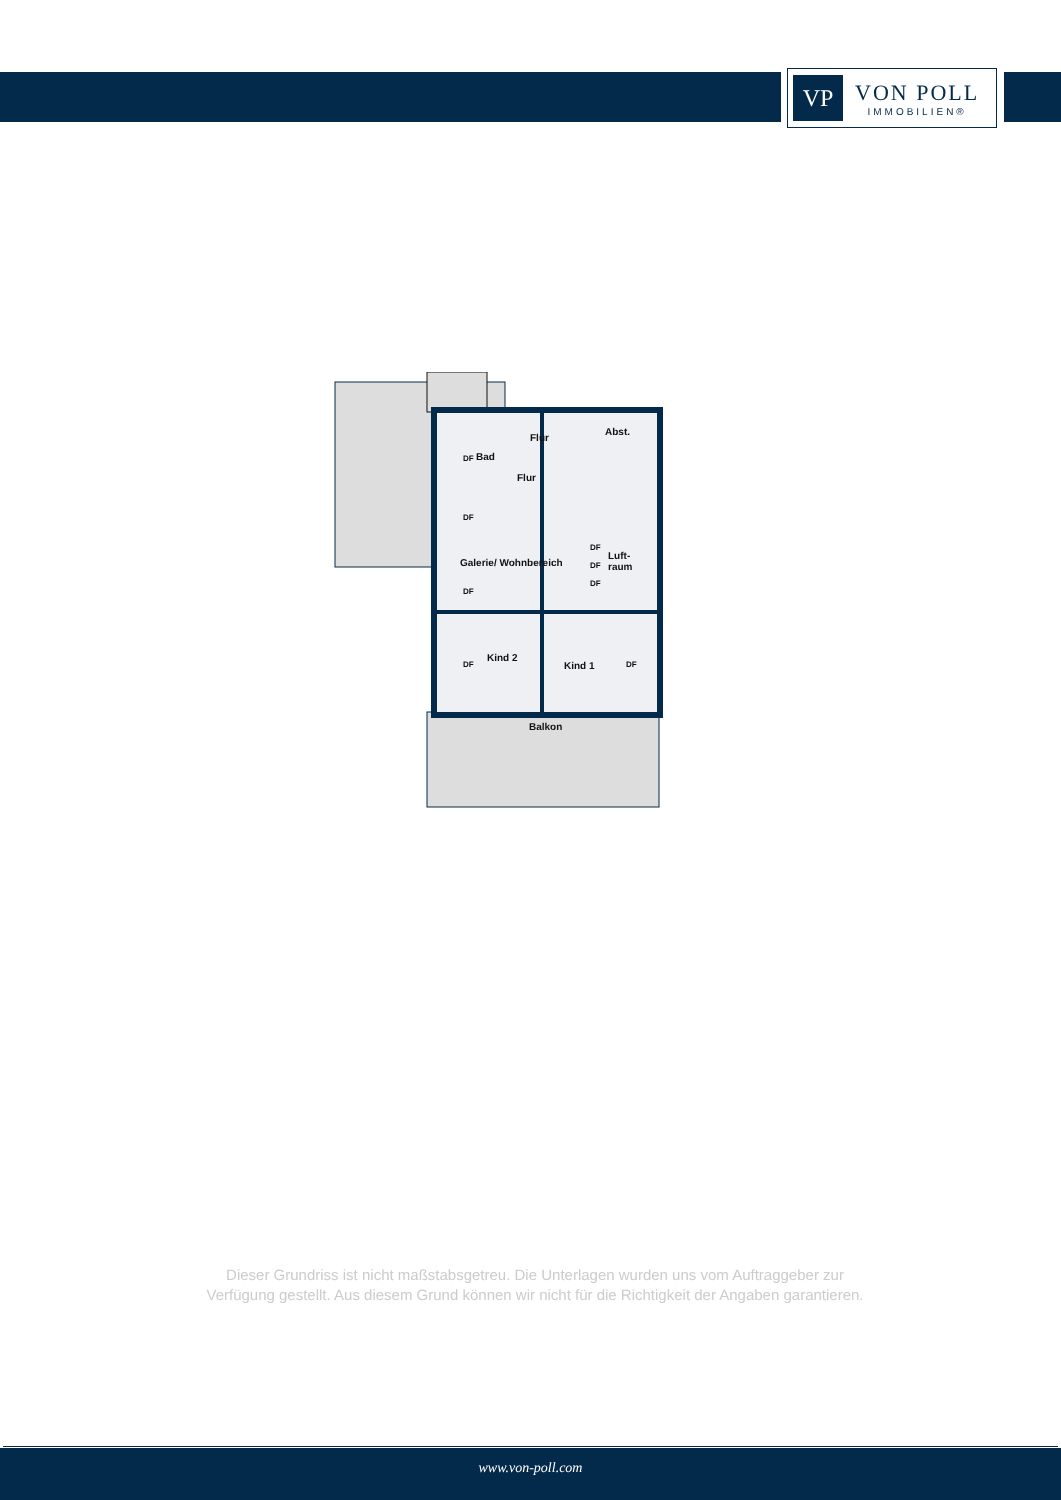VP
VON POLL
IMMOBILIEN®
Flur
Abst.
Bad DF
Flur
DF
Galerie/ Wohnbereich
Luft-
raum
DF
DF
DF
DF
Kind 2
DF Kind 1 DF
Balkon
Dieser Grundriss ist nicht maßstabsgetreu. Die Unterlagen wurden uns vom Auftraggeber zur Verfügung gestellt. Aus diesem Grund können wir nicht für die Richtigkeit der Angaben garantieren.
www.von-poll.com